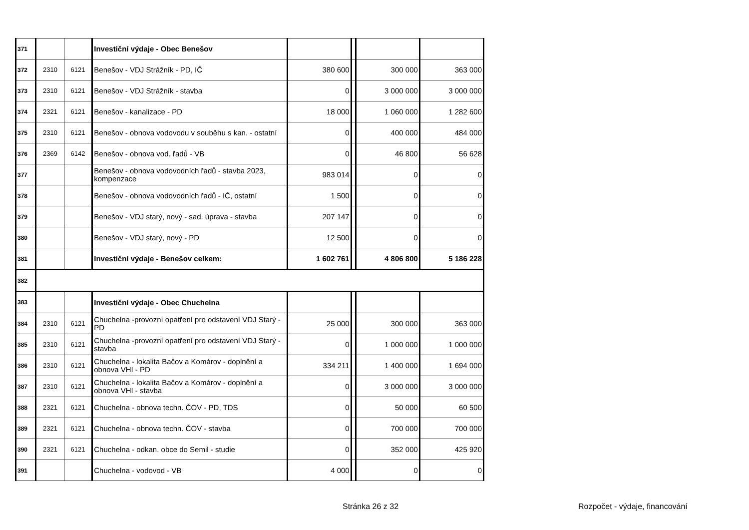| 371 | | | Investiční výdaje - Obec Benešov | | | | |
| 372 | 2310 | 6121 | Benešov - VDJ Strážník - PD, IČ | 380 600 | | 300 000 | 363 000 |
| 373 | 2310 | 6121 | Benešov - VDJ Strážník - stavba | 0 | | 3 000 000 | 3 000 000 |
| 374 | 2321 | 6121 | Benešov - kanalizace - PD | 18 000 | | 1 060 000 | 1 282 600 |
| 375 | 2310 | 6121 | Benešov - obnova vodovodu v souběhu s kan. - ostatní | 0 | | 400 000 | 484 000 |
| 376 | 2369 | 6142 | Benešov - obnova vod. řadů - VB | 0 | | 46 800 | 56 628 |
| 377 | | | Benešov - obnova vodovodních řadů - stavba 2023, kompenzace | 983 014 | | 0 | 0 |
| 378 | | | Benešov - obnova vodovodních řadů - IČ, ostatní | 1 500 | | 0 | 0 |
| 379 | | | Benešov - VDJ starý, nový - sad. úprava - stavba | 207 147 | | 0 | 0 |
| 380 | | | Benešov - VDJ starý, nový - PD | 12 500 | | 0 | 0 |
| 381 | | | Investiční výdaje - Benešov celkem: | 1 602 761 | | 4 806 800 | 5 186 228 |
| 382 | | | | | | | |
| 383 | | | Investiční výdaje - Obec Chuchelna | | | | |
| 384 | 2310 | 6121 | Chuchelna -provozní opatření pro odstavení VDJ Starý - PD | 25 000 | | 300 000 | 363 000 |
| 385 | 2310 | 6121 | Chuchelna -provozní opatření pro odstavení VDJ Starý - stavba | 0 | | 1 000 000 | 1 000 000 |
| 386 | 2310 | 6121 | Chuchelna - lokalita Bačov a Komárov - doplnění a obnova VHI - PD | 334 211 | | 1 400 000 | 1 694 000 |
| 387 | 2310 | 6121 | Chuchelna - lokalita Bačov a Komárov - doplnění a obnova VHI - stavba | 0 | | 3 000 000 | 3 000 000 |
| 388 | 2321 | 6121 | Chuchelna - obnova techn. ČOV - PD, TDS | 0 | | 50 000 | 60 500 |
| 389 | 2321 | 6121 | Chuchelna - obnova techn. ČOV - stavba | 0 | | 700 000 | 700 000 |
| 390 | 2321 | 6121 | Chuchelna - odkan. obce do Semil - studie | 0 | | 352 000 | 425 920 |
| 391 | | | Chuchelna - vodovod - VB | 4 000 | | 0 | 0 |
Stránka 26 z 32 Rozpočet - výdaje, financování